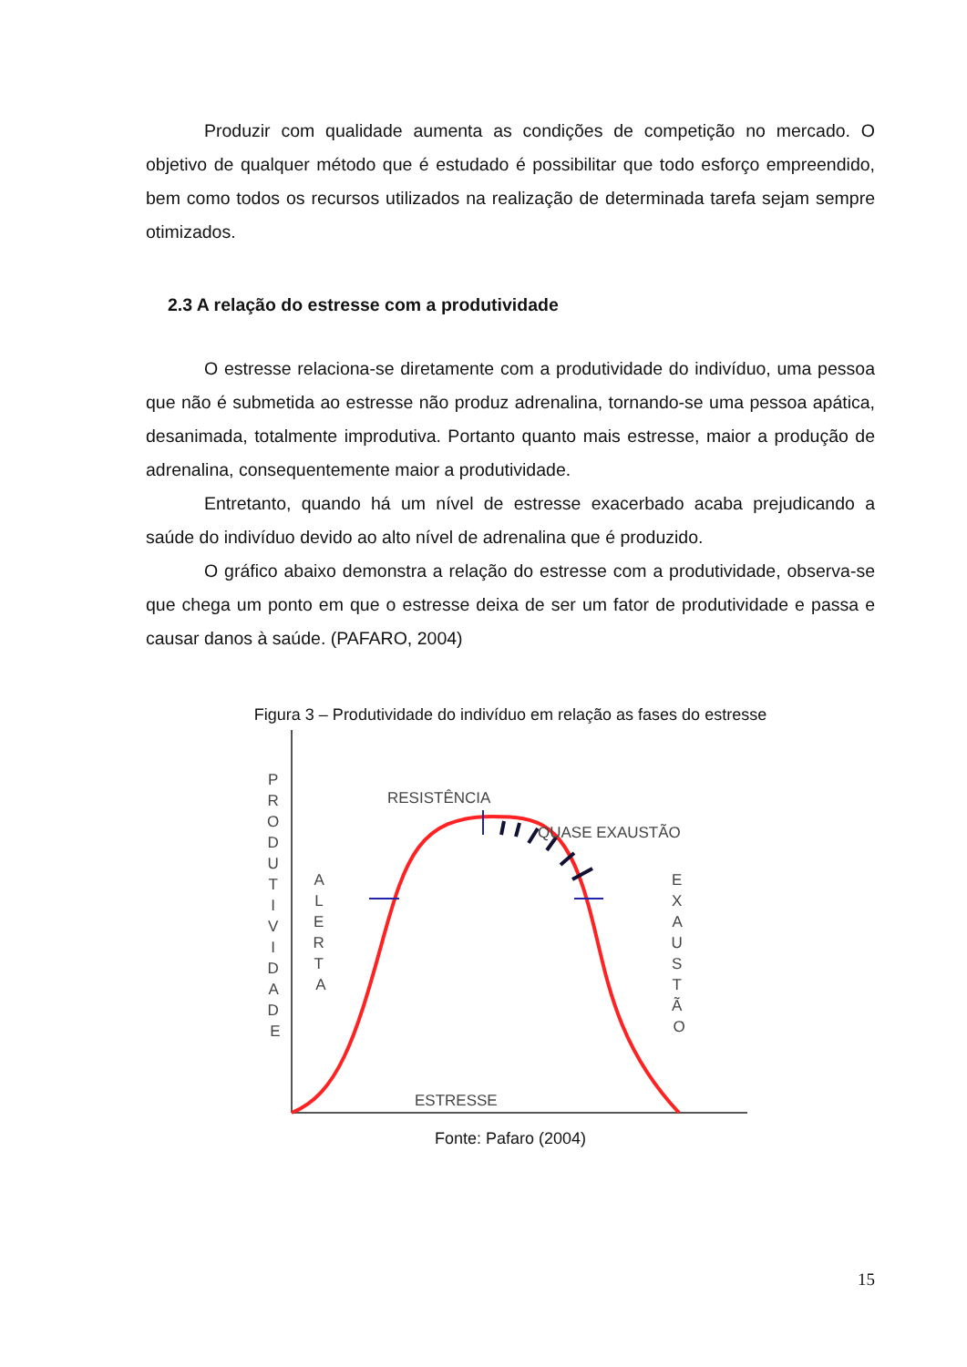Produzir com qualidade aumenta as condições de competição no mercado. O objetivo de qualquer método que é estudado é possibilitar que todo esforço empreendido, bem como todos os recursos utilizados na realização de determinada tarefa sejam sempre otimizados.
2.3 A relação do estresse com a produtividade
O estresse relaciona-se diretamente com a produtividade do indivíduo, uma pessoa que não é submetida ao estresse não produz adrenalina, tornando-se uma pessoa apática, desanimada, totalmente improdutiva. Portanto quanto mais estresse, maior a produção de adrenalina, consequentemente maior a produtividade.
Entretanto, quando há um nível de estresse exacerbado acaba prejudicando a saúde do indivíduo devido ao alto nível de adrenalina que é produzido.
O gráfico abaixo demonstra a relação do estresse com a produtividade, observa-se que chega um ponto em que o estresse deixa de ser um fator de produtividade e passa e causar danos à saúde. (PAFARO, 2004)
Figura 3 – Produtividade do indivíduo em relação as fases do estresse
RESISTÊNCIA
QUASE EXAUSTÃO
ESTRESSE
P R O D U T I V I D A D E
A L E R T A
E X A U S T Ã O
Fonte: Pafaro (2004)
15